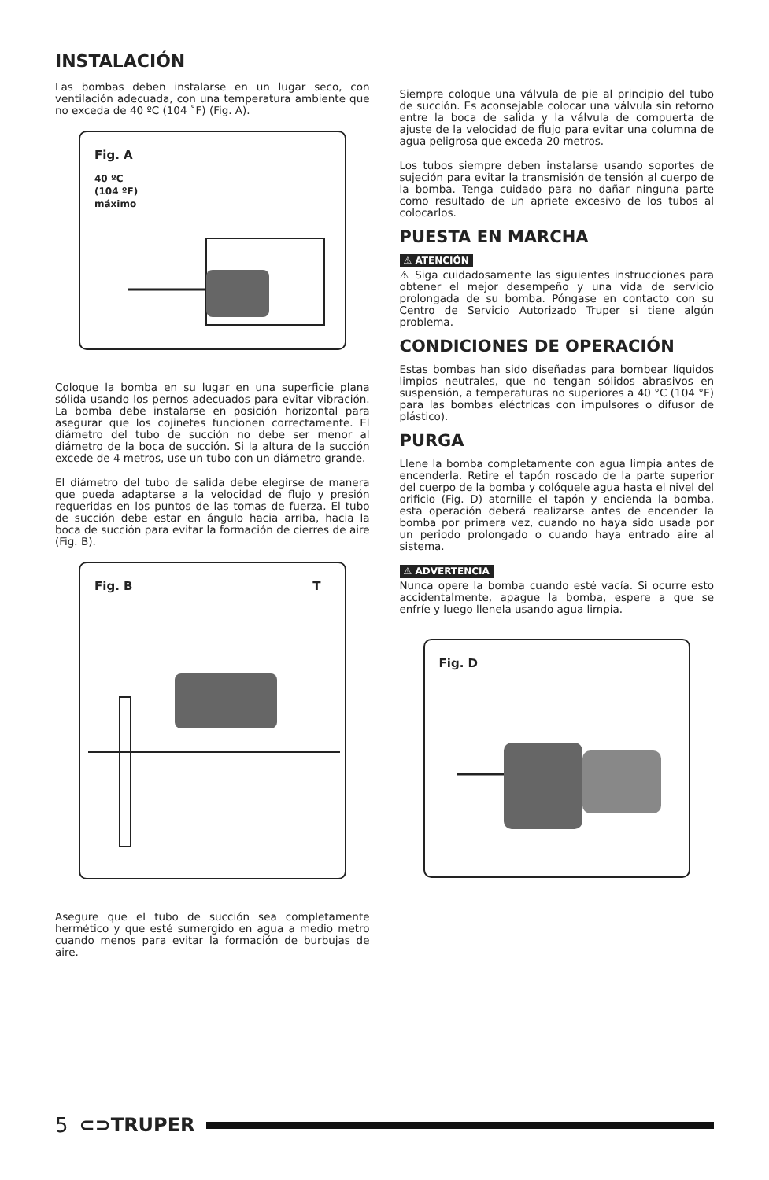INSTALACIÓN
Las bombas deben instalarse en un lugar seco, con ventilación adecuada, con una temperatura ambiente que no exceda de 40 ºC (104 ˚F) (Fig. A).
Fig. A
40 ºC
(104 ºF)
máximo
Coloque la bomba en su lugar en una superficie plana sólida usando los pernos adecuados para evitar vibración. La bomba debe instalarse en posición horizontal para asegurar que los cojinetes funcionen correctamente. El diámetro del tubo de succión no debe ser menor al diámetro de la boca de succión. Si la altura de la succión excede de 4 metros, use un tubo con un diámetro grande.
El diámetro del tubo de salida debe elegirse de manera que pueda adaptarse a la velocidad de flujo y presión requeridas en los puntos de las tomas de fuerza. El tubo de succión debe estar en ángulo hacia arriba, hacia la boca de succión para evitar la formación de cierres de aire (Fig. B).
Fig. B T
Asegure que el tubo de succión sea completamente hermético y que esté sumergido en agua a medio metro cuando menos para evitar la formación de burbujas de aire.
Siempre coloque una válvula de pie al principio del tubo de succión. Es aconsejable colocar una válvula sin retorno entre la boca de salida y la válvula de compuerta de ajuste de la velocidad de flujo para evitar una columna de agua peligrosa que exceda 20 metros.
Los tubos siempre deben instalarse usando soportes de sujeción para evitar la transmisión de tensión al cuerpo de la bomba. Tenga cuidado para no dañar ninguna parte como resultado de un apriete excesivo de los tubos al colocarlos.
PUESTA EN MARCHA
⚠ ATENCIÓN
⚠ Siga cuidadosamente las siguientes instrucciones para obtener el mejor desempeño y una vida de servicio prolongada de su bomba. Póngase en contacto con su Centro de Servicio Autorizado Truper si tiene algún problema.
CONDICIONES DE OPERACIÓN
Estas bombas han sido diseñadas para bombear líquidos limpios neutrales, que no tengan sólidos abrasivos en suspensión, a temperaturas no superiores a 40 °C (104 °F) para las bombas eléctricas con impulsores o difusor de plástico).
PURGA
Llene la bomba completamente con agua limpia antes de encenderla. Retire el tapón roscado de la parte superior del cuerpo de la bomba y colóquele agua hasta el nivel del orificio (Fig. D) atornille el tapón y encienda la bomba, esta operación deberá realizarse antes de encender la bomba por primera vez, cuando no haya sido usada por un periodo prolongado o cuando haya entrado aire al sistema.
⚠ ADVERTENCIA
Nunca opere la bomba cuando esté vacía. Si ocurre esto accidentalmente, apague la bomba, espere a que se enfríe y luego llenela usando agua limpia.
Fig. D
5 ⊂⊃TRUPER